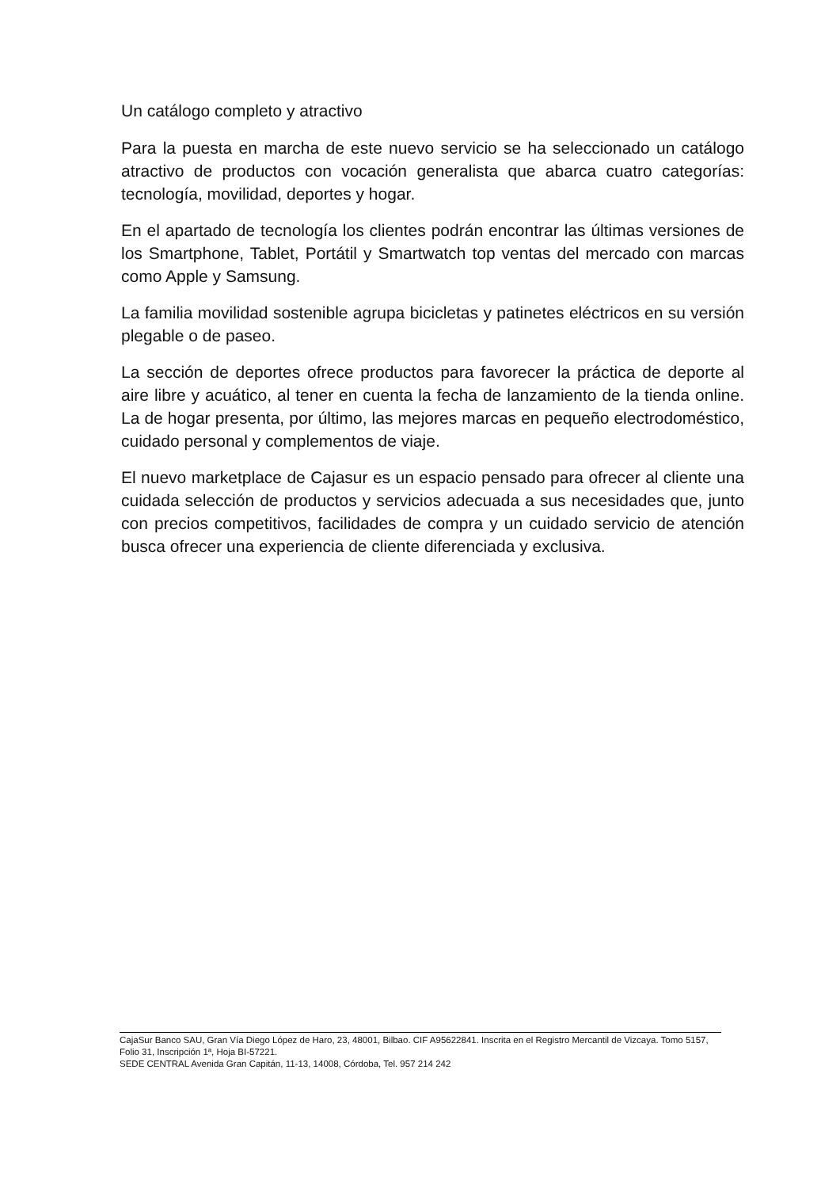Un catálogo completo y atractivo
Para la puesta en marcha de este nuevo servicio se ha seleccionado un catálogo atractivo de productos con vocación generalista que abarca cuatro categorías: tecnología, movilidad, deportes y hogar.
En el apartado de tecnología los clientes podrán encontrar las últimas versiones de los Smartphone, Tablet, Portátil y Smartwatch top ventas del mercado con marcas como Apple y Samsung.
La familia movilidad sostenible agrupa bicicletas y patinetes eléctricos en su versión plegable o de paseo.
La sección de deportes ofrece productos para favorecer la práctica de deporte al aire libre y acuático, al tener en cuenta la fecha de lanzamiento de la tienda online. La de hogar presenta, por último, las mejores marcas en pequeño electrodoméstico, cuidado personal y complementos de viaje.
El nuevo marketplace de Cajasur es un espacio pensado para ofrecer al cliente una cuidada selección de productos y servicios adecuada a sus necesidades que, junto con precios competitivos, facilidades de compra y un cuidado servicio de atención busca ofrecer una experiencia de cliente diferenciada y exclusiva.
CajaSur Banco SAU, Gran Vía Diego López de Haro, 23, 48001, Bilbao. CIF A95622841. Inscrita en el Registro Mercantil de Vizcaya. Tomo 5157, Folio 31, Inscripción 1ª, Hoja BI-57221.
SEDE CENTRAL Avenida Gran Capitán, 11-13, 14008, Córdoba, Tel. 957 214 242